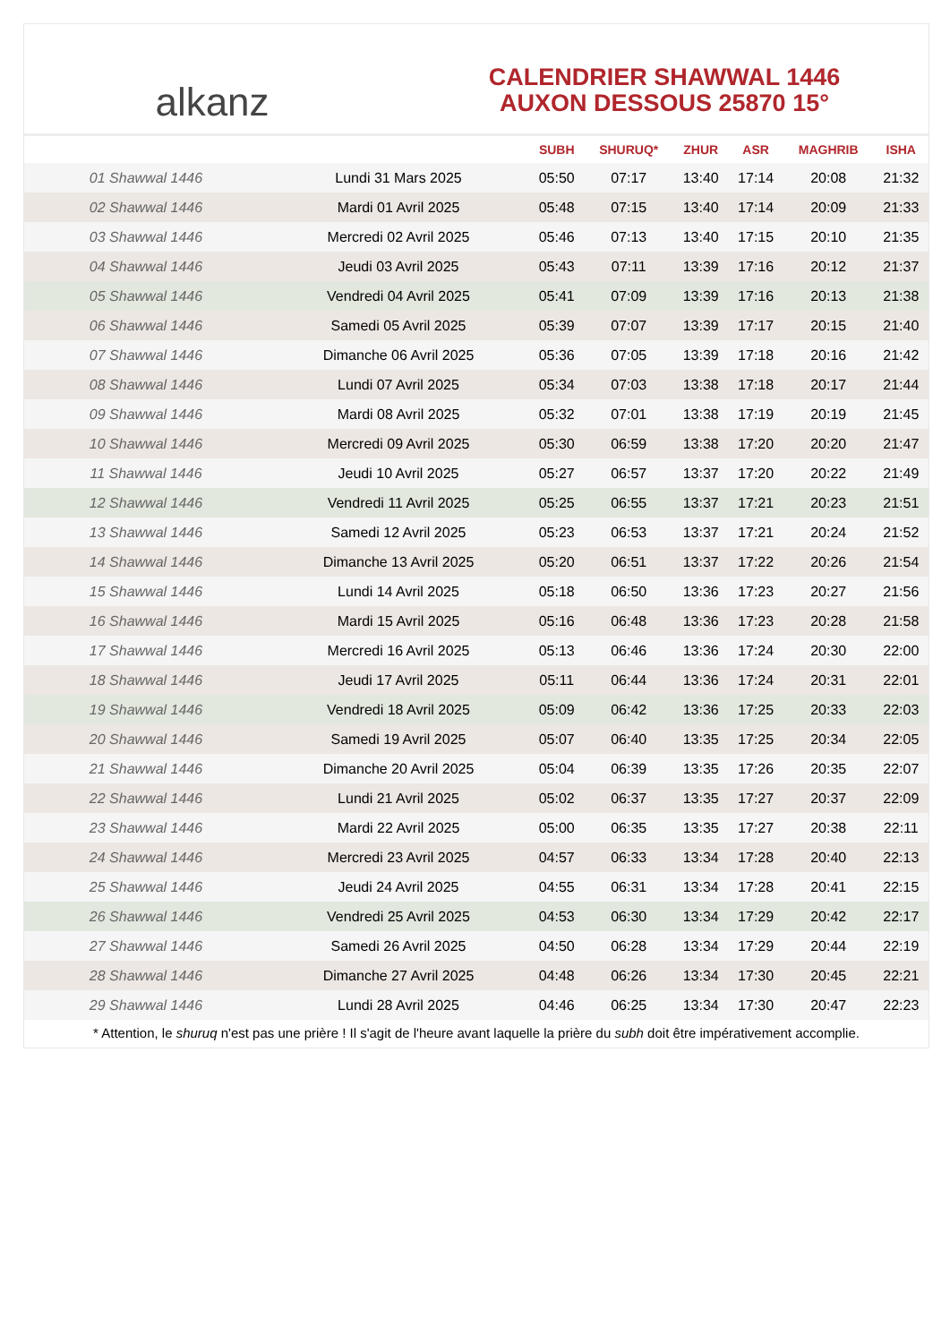alkanz
CALENDRIER SHAWWAL 1446
AUXON DESSOUS 25870 15°
| | | SUBH | SHURUQ* | ZHUR | ASR | MAGHRIB | ISHA |
| --- | --- | --- | --- | --- | --- | --- | --- |
| 01 Shawwal 1446 | Lundi 31 Mars 2025 | 05:50 | 07:17 | 13:40 | 17:14 | 20:08 | 21:32 |
| 02 Shawwal 1446 | Mardi 01 Avril 2025 | 05:48 | 07:15 | 13:40 | 17:14 | 20:09 | 21:33 |
| 03 Shawwal 1446 | Mercredi 02 Avril 2025 | 05:46 | 07:13 | 13:40 | 17:15 | 20:10 | 21:35 |
| 04 Shawwal 1446 | Jeudi 03 Avril 2025 | 05:43 | 07:11 | 13:39 | 17:16 | 20:12 | 21:37 |
| 05 Shawwal 1446 | Vendredi 04 Avril 2025 | 05:41 | 07:09 | 13:39 | 17:16 | 20:13 | 21:38 |
| 06 Shawwal 1446 | Samedi 05 Avril 2025 | 05:39 | 07:07 | 13:39 | 17:17 | 20:15 | 21:40 |
| 07 Shawwal 1446 | Dimanche 06 Avril 2025 | 05:36 | 07:05 | 13:39 | 17:18 | 20:16 | 21:42 |
| 08 Shawwal 1446 | Lundi 07 Avril 2025 | 05:34 | 07:03 | 13:38 | 17:18 | 20:17 | 21:44 |
| 09 Shawwal 1446 | Mardi 08 Avril 2025 | 05:32 | 07:01 | 13:38 | 17:19 | 20:19 | 21:45 |
| 10 Shawwal 1446 | Mercredi 09 Avril 2025 | 05:30 | 06:59 | 13:38 | 17:20 | 20:20 | 21:47 |
| 11 Shawwal 1446 | Jeudi 10 Avril 2025 | 05:27 | 06:57 | 13:37 | 17:20 | 20:22 | 21:49 |
| 12 Shawwal 1446 | Vendredi 11 Avril 2025 | 05:25 | 06:55 | 13:37 | 17:21 | 20:23 | 21:51 |
| 13 Shawwal 1446 | Samedi 12 Avril 2025 | 05:23 | 06:53 | 13:37 | 17:21 | 20:24 | 21:52 |
| 14 Shawwal 1446 | Dimanche 13 Avril 2025 | 05:20 | 06:51 | 13:37 | 17:22 | 20:26 | 21:54 |
| 15 Shawwal 1446 | Lundi 14 Avril 2025 | 05:18 | 06:50 | 13:36 | 17:23 | 20:27 | 21:56 |
| 16 Shawwal 1446 | Mardi 15 Avril 2025 | 05:16 | 06:48 | 13:36 | 17:23 | 20:28 | 21:58 |
| 17 Shawwal 1446 | Mercredi 16 Avril 2025 | 05:13 | 06:46 | 13:36 | 17:24 | 20:30 | 22:00 |
| 18 Shawwal 1446 | Jeudi 17 Avril 2025 | 05:11 | 06:44 | 13:36 | 17:24 | 20:31 | 22:01 |
| 19 Shawwal 1446 | Vendredi 18 Avril 2025 | 05:09 | 06:42 | 13:36 | 17:25 | 20:33 | 22:03 |
| 20 Shawwal 1446 | Samedi 19 Avril 2025 | 05:07 | 06:40 | 13:35 | 17:25 | 20:34 | 22:05 |
| 21 Shawwal 1446 | Dimanche 20 Avril 2025 | 05:04 | 06:39 | 13:35 | 17:26 | 20:35 | 22:07 |
| 22 Shawwal 1446 | Lundi 21 Avril 2025 | 05:02 | 06:37 | 13:35 | 17:27 | 20:37 | 22:09 |
| 23 Shawwal 1446 | Mardi 22 Avril 2025 | 05:00 | 06:35 | 13:35 | 17:27 | 20:38 | 22:11 |
| 24 Shawwal 1446 | Mercredi 23 Avril 2025 | 04:57 | 06:33 | 13:34 | 17:28 | 20:40 | 22:13 |
| 25 Shawwal 1446 | Jeudi 24 Avril 2025 | 04:55 | 06:31 | 13:34 | 17:28 | 20:41 | 22:15 |
| 26 Shawwal 1446 | Vendredi 25 Avril 2025 | 04:53 | 06:30 | 13:34 | 17:29 | 20:42 | 22:17 |
| 27 Shawwal 1446 | Samedi 26 Avril 2025 | 04:50 | 06:28 | 13:34 | 17:29 | 20:44 | 22:19 |
| 28 Shawwal 1446 | Dimanche 27 Avril 2025 | 04:48 | 06:26 | 13:34 | 17:30 | 20:45 | 22:21 |
| 29 Shawwal 1446 | Lundi 28 Avril 2025 | 04:46 | 06:25 | 13:34 | 17:30 | 20:47 | 22:23 |
* Attention, le shuruq n'est pas une prière ! Il s'agit de l'heure avant laquelle la prière du subh doit être impérativement accomplie.